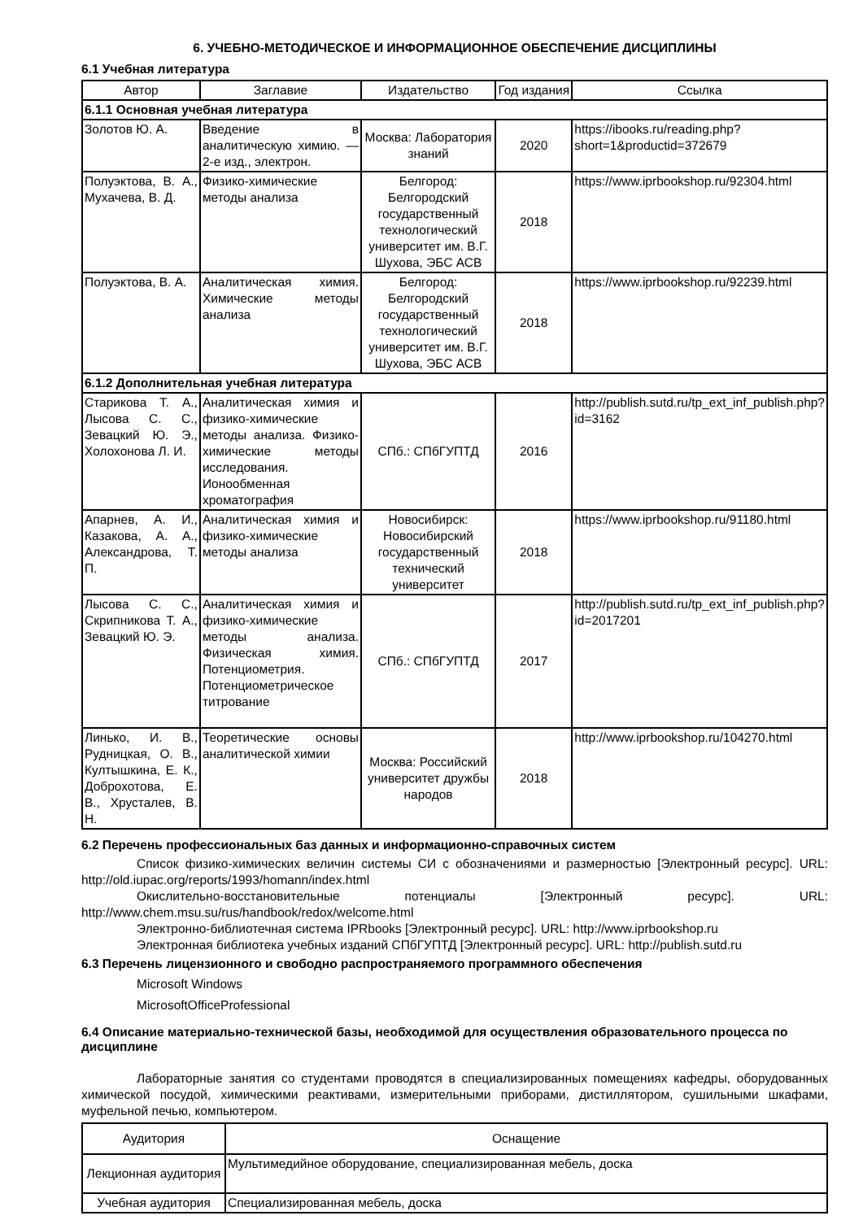6. УЧЕБНО-МЕТОДИЧЕСКОЕ И ИНФОРМАЦИОННОЕ ОБЕСПЕЧЕНИЕ ДИСЦИПЛИНЫ
6.1 Учебная литература
| Автор | Заглавие | Издательство | Год издания | Ссылка |
| --- | --- | --- | --- | --- |
| 6.1.1 Основная учебная литература | | | | |
| Золотов Ю. А. | Введение в аналитическую химию. — 2-е изд., электрон. | Москва: Лаборатория знаний | 2020 | https://ibooks.ru/reading.php?short=1&productid=372679 |
| Полуэктова, В. А., Мухачева, В. Д. | Физико-химические методы анализа | Белгород: Белгородский государственный технологический университет им. В.Г. Шухова, ЭБС АСВ | 2018 | https://www.iprbookshop.ru/92304.html |
| Полуэктова, В. А. | Аналитическая химия. Химические методы анализа | Белгород: Белгородский государственный технологический университет им. В.Г. Шухова, ЭБС АСВ | 2018 | https://www.iprbookshop.ru/92239.html |
| 6.1.2 Дополнительная учебная литература | | | | |
| Старикова Т. А., Лысова С. С., Зевацкий Ю. Э., Холохонова Л. И. | Аналитическая химия и физико-химические методы анализа. Физико-химические методы исследования. Ионообменная хроматография | СПб.: СПбГУПТД | 2016 | http://publish.sutd.ru/tp_ext_inf_publish.php?id=3162 |
| Апарнев, А. И., Казакова, А. А., Александрова, Т. П. | Аналитическая химия и физико-химические методы анализа | Новосибирск: Новосибирский государственный технический университет | 2018 | https://www.iprbookshop.ru/91180.html |
| Лысова С. С., Скрипникова Т. А., Зевацкий Ю. Э. | Аналитическая химия и физико-химические методы анализа. Физическая химия. Потенциометрия. Потенциометрическое титрование | СПб.: СПбГУПТД | 2017 | http://publish.sutd.ru/tp_ext_inf_publish.php?id=2017201 |
| Линько, И. В., Рудницкая, О. В., Култышкина, Е. К., Доброхотова, Е. В., Хрусталев, В. Н. | Теоретические основы аналитической химии | Москва: Российский университет дружбы народов | 2018 | http://www.iprbookshop.ru/104270.html |
6.2 Перечень профессиональных баз данных и информационно-справочных систем
Список физико-химических величин системы СИ с обозначениями и размерностью [Электронный ресурс]. URL: http://old.iupac.org/reports/1993/homann/index.html
Окислительно-восстановительные потенциалы [Электронный ресурс]. URL: http://www.chem.msu.su/rus/handbook/redox/welcome.html
Электронно-библиотечная система IPRbooks [Электронный ресурс]. URL: http://www.iprbookshop.ru
Электронная библиотека учебных изданий СПбГУПТД [Электронный ресурс]. URL: http://publish.sutd.ru
6.3 Перечень лицензионного и свободно распространяемого программного обеспечения
Microsoft Windows
MicrosoftOfficeProfessional
6.4 Описание материально-технической базы, необходимой для осуществления образовательного процесса по дисциплине
Лабораторные занятия со студентами проводятся в специализированных помещениях кафедры, оборудованных химической посудой, химическими реактивами, измерительными приборами, дистиллятором, сушильными шкафами, муфельной печью, компьютером.
| Аудитория | Оснащение |
| Лекционная аудитория | Мультимедийное оборудование, специализированная мебель, доска |
| Учебная аудитория | Специализированная мебель, доска |